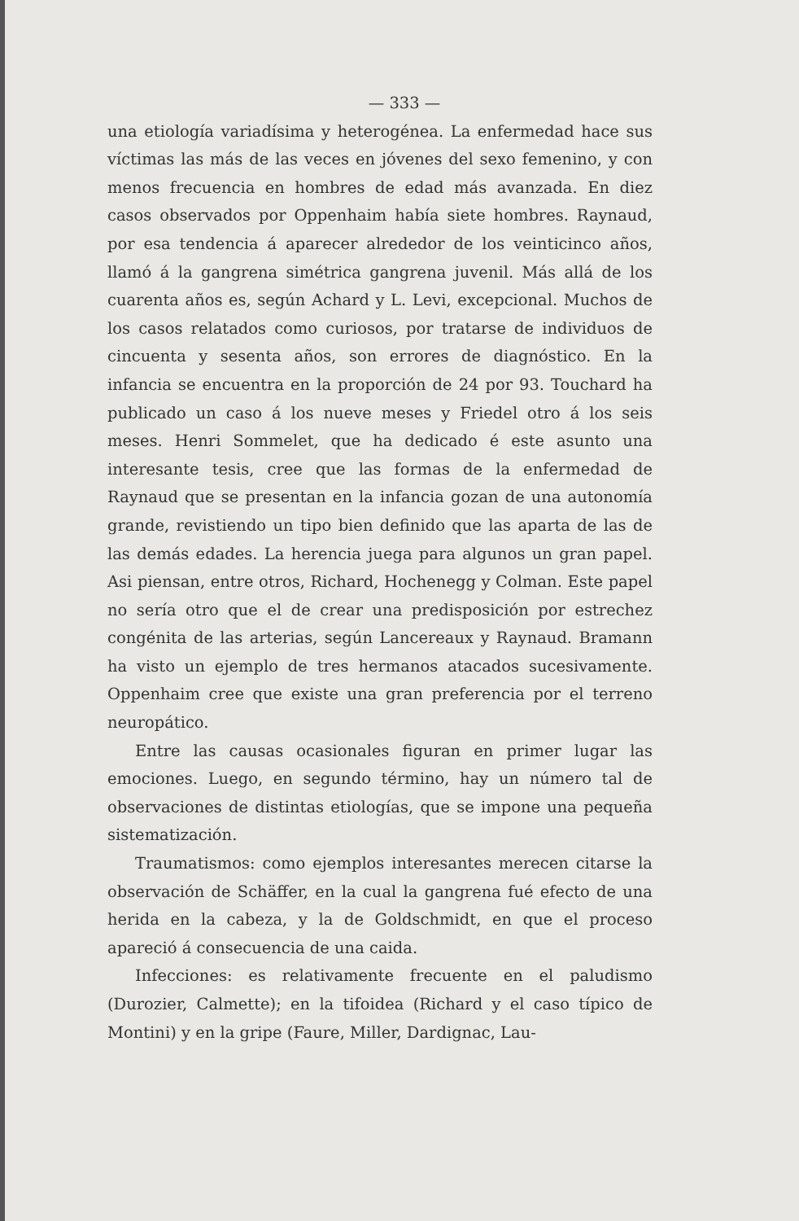— 333 —
una etiología variadísima y heterogénea. La enfermedad hace sus víctimas las más de las veces en jóvenes del sexo femenino, y con menos frecuencia en hombres de edad más avanzada. En diez casos observados por Oppenhaim había siete hombres. Raynaud, por esa tendencia á aparecer alrededor de los veinticinco años, llamó á la gangrena simétrica gangrena juvenil. Más allá de los cuarenta años es, según Achard y L. Levi, excepcional. Muchos de los casos relatados como curiosos, por tratarse de individuos de cincuenta y sesenta años, son errores de diagnóstico. En la infancia se encuentra en la proporción de 24 por 93. Touchard ha publicado un caso á los nueve meses y Friedel otro á los seis meses. Henri Sommelet, que ha dedicado é este asunto una interesante tesis, cree que las formas de la enfermedad de Raynaud que se presentan en la infancia gozan de una autonomía grande, revistiendo un tipo bien definido que las aparta de las de las demás edades. La herencia juega para algunos un gran papel. Asi piensan, entre otros, Richard, Hochenegg y Colman. Este papel no sería otro que el de crear una predisposición por estrechez congénita de las arterias, según Lancereaux y Raynaud. Bramann ha visto un ejemplo de tres hermanos atacados sucesivamente. Oppenhaim cree que existe una gran preferencia por el terreno neuropático.
Entre las causas ocasionales figuran en primer lugar las emociones. Luego, en segundo término, hay un número tal de observaciones de distintas etiologías, que se impone una pequeña sistematización.
Traumatismos: como ejemplos interesantes merecen citarse la observación de Schäffer, en la cual la gangrena fué efecto de una herida en la cabeza, y la de Goldschmidt, en que el proceso apareció á consecuencia de una caida.
Infecciones: es relativamente frecuente en el paludismo (Durozier, Calmette); en la tifoidea (Richard y el caso típico de Montini) y en la gripe (Faure, Miller, Dardignac, Lau-